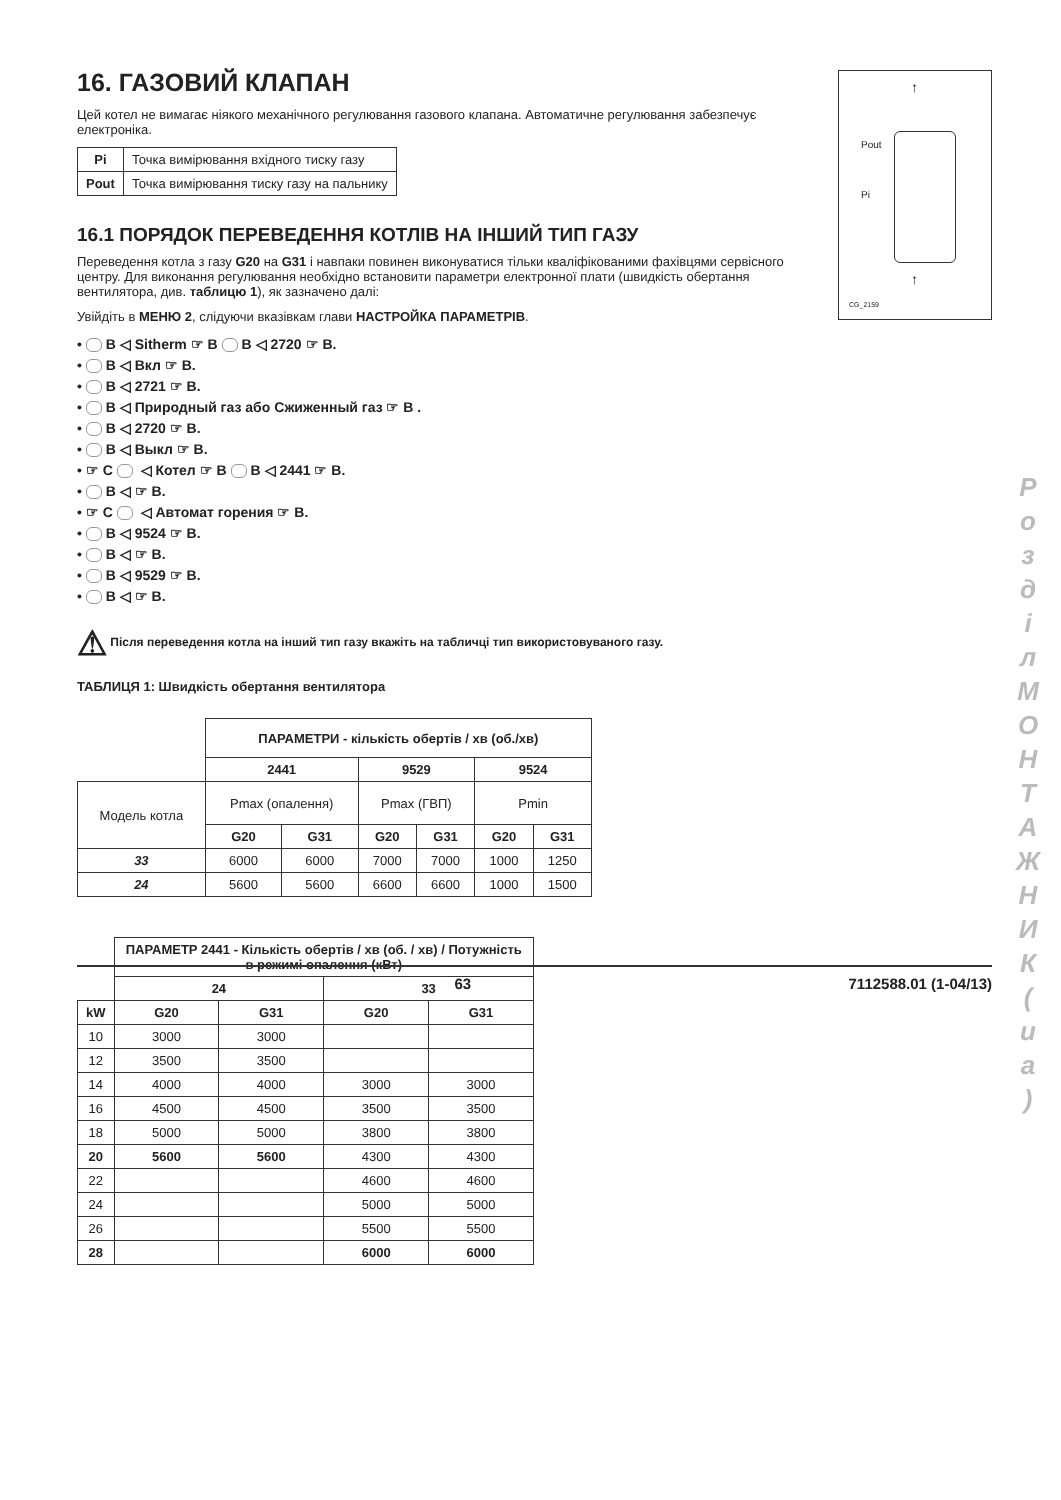16. ГАЗОВИЙ КЛАПАН
Цей котел не вимагає ніякого механічного регулювання газового клапана. Автоматичне регулювання забезпечує електроніка.
| Pi | Точка вимірювання вхідного тиску газу |
| Pout | Точка вимірювання тиску газу на пальнику |
16.1 ПОРЯДОК ПЕРЕВЕДЕННЯ КОТЛІВ НА ІНШИЙ ТИП ГАЗУ
Переведення котла з газу G20 на G31 і навпаки повинен виконуватися тільки кваліфікованими фахівцями сервісного центру. Для виконання регулювання необхідно встановити параметри електронної плати (швидкість обертання вентилятора, див. таблицю 1), як зазначено далі:
Увійдіть в МЕНЮ 2, слідуючи вказівкам глави НАСТРОЙКА ПАРАМЕТРІВ.
• B ◁ Sitherm ☞ B B ◁ 2720 ☞ B.
• B ◁ Вкл ☞ B.
• B ◁ 2721 ☞ B.
• B ◁ Природный газ або Сжиженный газ ☞ B .
• B ◁ 2720 ☞ B.
• B ◁ Выкл ☞ B.
• ☞ C ◁ Котел ☞ B B ◁ 2441 ☞ B.
• B ◁ ☞ B.
• ☞ C ◁ Автомат горения ☞ B.
• B ◁ 9524 ☞ B.
• B ◁ ☞ B.
• B ◁ 9529 ☞ B.
• B ◁ ☞ B.
⚠ Після переведення котла на інший тип газу вкажіть на табличці тип використовуваного газу.
ТАБЛИЦЯ 1: Швидкість обертання вентилятора
| | ПАРАМЕТРИ - кількість обертів / хв (об./хв) | | | | | |
| | 2441 | | 9529 | | 9524 | |
| Модель котла | Pmax (опалення) | | Pmax (ГВП) | | Pmin | |
| | G20 | G31 | G20 | G31 | G20 | G31 |
| 33 | 6000 | 6000 | 7000 | 7000 | 1000 | 1250 |
| 24 | 5600 | 5600 | 6600 | 6600 | 1000 | 1500 |
| | ПАРАМЕТР 2441 - Кількість обертів / хв (об. / хв) / Потужність в режимі опалення (кВт) | | | |
| | 24 | | 33 | |
| kW | G20 | G31 | G20 | G31 |
| 10 | 3000 | 3000 | | |
| 12 | 3500 | 3500 | | |
| 14 | 4000 | 4000 | 3000 | 3000 |
| 16 | 4500 | 4500 | 3500 | 3500 |
| 18 | 5000 | 5000 | 3800 | 3800 |
| 20 | 5600 | 5600 | 4300 | 4300 |
| 22 | | | 4600 | 4600 |
| 24 | | | 5000 | 5000 |
| 26 | | | 5500 | 5500 |
| 28 | | | 6000 | 6000 |
Pout
Pi
↑
↑
CG_2159
Р о з д і л М О Н Т А Ж Н И К ( u a )
63 7112588.01 (1-04/13)